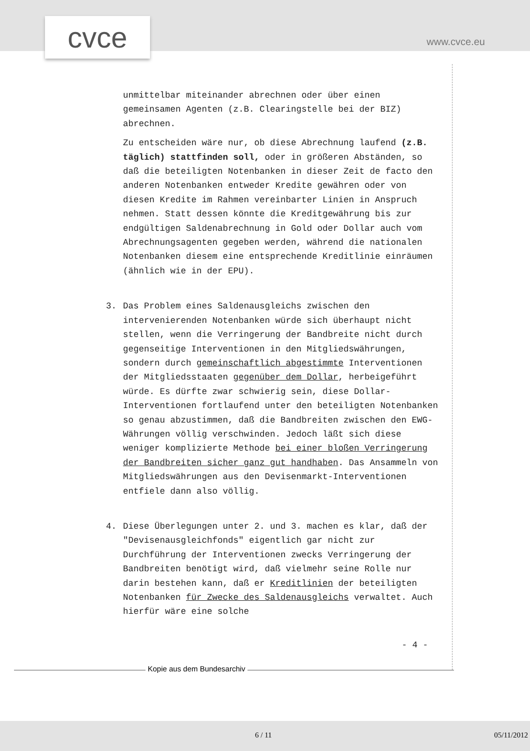cvce www.cvce.eu
unmittelbar miteinander abrechnen oder über einen gemeinsamen Agenten (z.B. Clearingstelle bei der BIZ) abrechnen.
Zu entscheiden wäre nur, ob diese Abrechnung laufend (z.B. täglich) stattfinden soll, oder in größeren Abständen, so daß die beteiligten Notenbanken in dieser Zeit de facto den anderen Notenbanken entweder Kredite gewähren oder von diesen Kredite im Rahmen vereinbarter Linien in Anspruch nehmen. Statt dessen könnte die Kreditgewährung bis zur endgültigen Saldenabrechnung in Gold oder Dollar auch vom Abrechnungsagenten gegeben werden, während die nationalen Notenbanken diesem eine entsprechende Kreditlinie einräumen (ähnlich wie in der EPU).
3. Das Problem eines Saldenausgleichs zwischen den intervenierenden Notenbanken würde sich überhaupt nicht stellen, wenn die Verringerung der Bandbreite nicht durch gegenseitige Interventionen in den Mitgliedswährungen, sondern durch gemeinschaftlich abgestimmte Interventionen der Mitgliedsstaaten gegenüber dem Dollar, herbeigeführt würde. Es dürfte zwar schwierig sein, diese Dollar-Interventionen fortlaufend unter den beteiligten Notenbanken so genau abzustimmen, daß die Bandbreiten zwischen den EWG-Währungen völlig verschwinden. Jedoch läßt sich diese weniger komplizierte Methode bei einer bloßen Verringerung der Bandbreiten sicher ganz gut handhaben. Das Ansammeln von Mitgliedswährungen aus den Devisenmarkt-Interventionen entfiele dann also völlig.
4. Diese Überlegungen unter 2. und 3. machen es klar, daß der "Devisenausgleichfonds" eigentlich gar nicht zur Durchführung der Interventionen zwecks Verringerung der Bandbreiten benötigt wird, daß vielmehr seine Rolle nur darin bestehen kann, daß er Kreditlinien der beteiligten Notenbanken für Zwecke des Saldenausgleichs verwaltet. Auch hierfür wäre eine solche
- 4 -
Kopie aus dem Bundesarchiv
6 / 11 05/11/2012